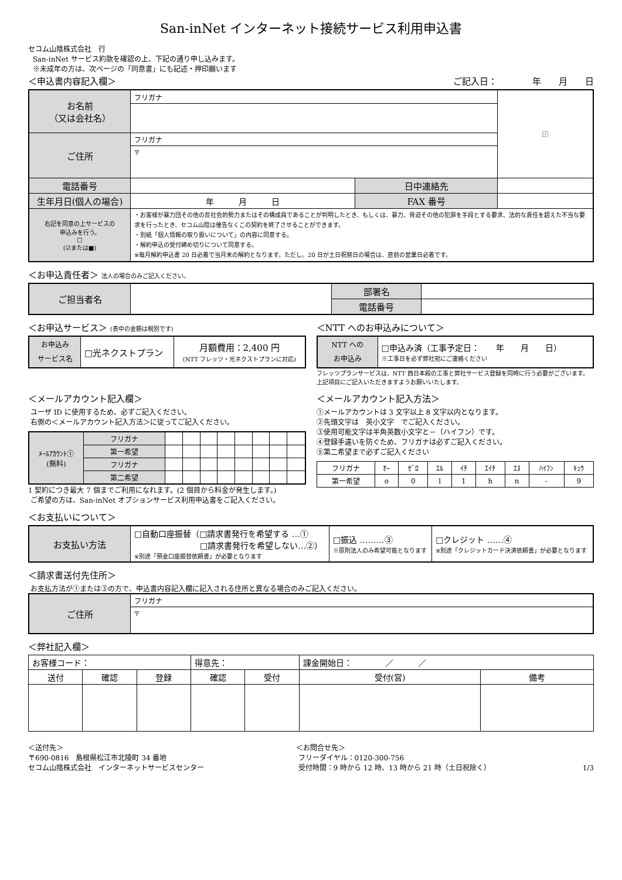San-inNet インターネット接続サービス利用申込書
セコム山陰株式会社　行
San-inNet サービス約款を確認の上、下記の通り申し込みます。
※未成年の方は、次ページの「同意書」にも記述・押印願います
＜申込書内容記入欄＞ ご記入日：　　　　年　　月　　日
| お名前 （又は会社名） | フリガナ | | | 印 |
| ご住所 | フリガナ | | | |
| | 〒 | | | |
| 電話番号 | | 日中連絡先 | | |
| 生年月日(個人の場合) | 年 月 日 | FAX 番号 | | |
| 右記を同意の上サービスの 申込みを行う。 □ (☑または■) | ・お客様が暴力団その他の反社会的勢力またはその構成員であることが判明したとき、もしくは、暴力、脅迫その他の犯罪を手段とする要求、法的な責任を超えた不当な要求を行ったとき、セコム山陰は催告なくこの契約を終了させることができます。 ・別紙「個人情報の取り扱いについて」の内容に同意する。 ・解約申込の受付締め切りについて同意する。 ※毎月解約申込書 20 日必着で当月末の解約となります。ただし。20 日が土日祝祭日の場合は、直前の営業日必着です。 | | | |
＜お申込責任者＞ 法人の場合のみご記入ください。
| ご担当者名 | | 部署名 | |
| | | 電話番号 | |
＜お申込サービス＞ (表中の金額は税別です)
| お申込み サービス名 | □光ネクストプラン | 月額費用：2,400 円 (NTT フレッツ・光ネクストプランに対応) |
＜NTT へのお申込みについて＞
| NTT への お申込み | □申込み済（工事予定日： 年 月 日） ※工事日を必ず弊社宛にご連絡ください |
フレッツプランサービスは、NTT 西日本殿の工事と弊社サービス登録を同時に行う必要がございます。上記項目にご記入いただきますようお願いいたします。
＜メールアカウント記入欄＞
ユーザ ID に使用するため、必ずご記入ください。
右側の＜メールアカウント記入方法＞に従ってご記入ください。
| ﾒｰﾙｱｶｳﾝﾄ① (無料) | フリガナ | | | | | | | | |
| | 第一希望 | | | | | | | | |
| | フリガナ | | | | | | | | |
| | 第二希望 | | | | | | | | |
1 契約につき最大 7 個までご利用になれます。(2 個目から料金が発生します。)
ご希望の方は、San-inNet オプションサービス利用申込書をご記入ください。
＜メールアカウント記入方法＞
①メールアカウントは 3 文字以上 8 文字以内となります。
②先頭文字は　英小文字　でご記入ください。
③使用可能文字は半角英数小文字と－（ハイフン）です。
④登録手違いを防ぐため、フリガナは必ずご記入ください。
⑤第二希望まで必ずご記入ください
| フリガナ | ｵｰ | ｾﾞﾛ | ｴﾙ | ｲﾁ | ｴｲﾁ | ｴﾇ | ﾊｲﾌﾝ | ｷｭｳ |
| 第一希望 | o | 0 | l | 1 | h | n | - | 9 |
＜お支払いについて＞
| お支払い方法 | □自動口座振替（□請求書発行を希望する …① □請求書発行を希望しない…②） ※別途「預金口座振替依頼書」が必要となります | □振込 ………③ ※原則法人のみ希望可能となります | □クレジット ……④ ※別途「クレジットカード決済依頼書」が必要となります |
＜請求書送付先住所＞
お支払方法が①または③の方で、申込書内容記入欄に記入される住所と異なる場合のみご記入ください。
| ご住所 | フリガナ |
| | 〒 |
＜弊社記入欄＞
| お客様コード： | | | 得意先： | | 課金開始日： ／ ／ | |
| 送付 | 確認 | 登録 | 確認 | 受付 | 受付(営) | 備考 |
＜送付先＞
〒690-0816　島根県松江市北陵町 34 番地
セコム山陰株式会社　インターネットサービスセンター
＜お問合せ先＞
フリーダイヤル：0120-300-756
受付時間：9 時から 12 時、13 時から 21 時（土日祝除く）
1/3